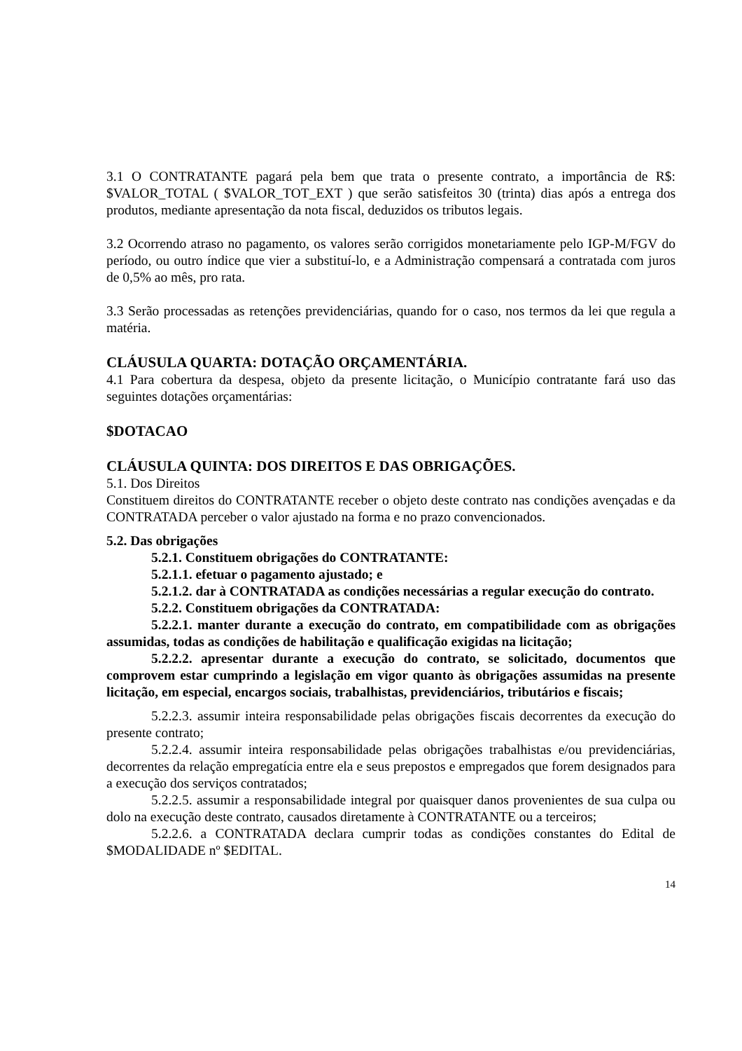3.1 O CONTRATANTE pagará pela bem que trata o presente contrato, a importância de R$: $VALOR_TOTAL ( $VALOR_TOT_EXT ) que serão satisfeitos 30 (trinta) dias após a entrega dos produtos, mediante apresentação da nota fiscal, deduzidos os tributos legais.
3.2 Ocorrendo atraso no pagamento, os valores serão corrigidos monetariamente pelo IGP-M/FGV do período, ou outro índice que vier a substituí-lo, e a Administração compensará a contratada com juros de 0,5% ao mês, pro rata.
3.3 Serão processadas as retenções previdenciárias, quando for o caso, nos termos da lei que regula a matéria.
CLÁUSULA QUARTA: DOTAÇÃO ORÇAMENTÁRIA.
4.1 Para cobertura da despesa, objeto da presente licitação, o Município contratante fará uso das seguintes dotações orçamentárias:
$DOTACAO
CLÁUSULA QUINTA: DOS DIREITOS E DAS OBRIGAÇÕES.
5.1. Dos Direitos
Constituem direitos do CONTRATANTE receber o objeto deste contrato nas condições avençadas e da CONTRATADA perceber o valor ajustado na forma e no prazo convencionados.
5.2. Das obrigações
5.2.1. Constituem obrigações do CONTRATANTE:
5.2.1.1. efetuar o pagamento ajustado; e
5.2.1.2. dar à CONTRATADA as condições necessárias a regular execução do contrato.
5.2.2. Constituem obrigações da CONTRATADA:
5.2.2.1. manter durante a execução do contrato, em compatibilidade com as obrigações assumidas, todas as condições de habilitação e qualificação exigidas na licitação;
5.2.2.2. apresentar durante a execução do contrato, se solicitado, documentos que comprovem estar cumprindo a legislação em vigor quanto às obrigações assumidas na presente licitação, em especial, encargos sociais, trabalhistas, previdenciários, tributários e fiscais;
5.2.2.3. assumir inteira responsabilidade pelas obrigações fiscais decorrentes da execução do presente contrato;
5.2.2.4. assumir inteira responsabilidade pelas obrigações trabalhistas e/ou previdenciárias, decorrentes da relação empregatícia entre ela e seus prepostos e empregados que forem designados para a execução dos serviços contratados;
5.2.2.5. assumir a responsabilidade integral por quaisquer danos provenientes de sua culpa ou dolo na execução deste contrato, causados diretamente à CONTRATANTE ou a terceiros;
5.2.2.6. a CONTRATADA declara cumprir todas as condições constantes do Edital de $MODALIDADE nº $EDITAL.
14